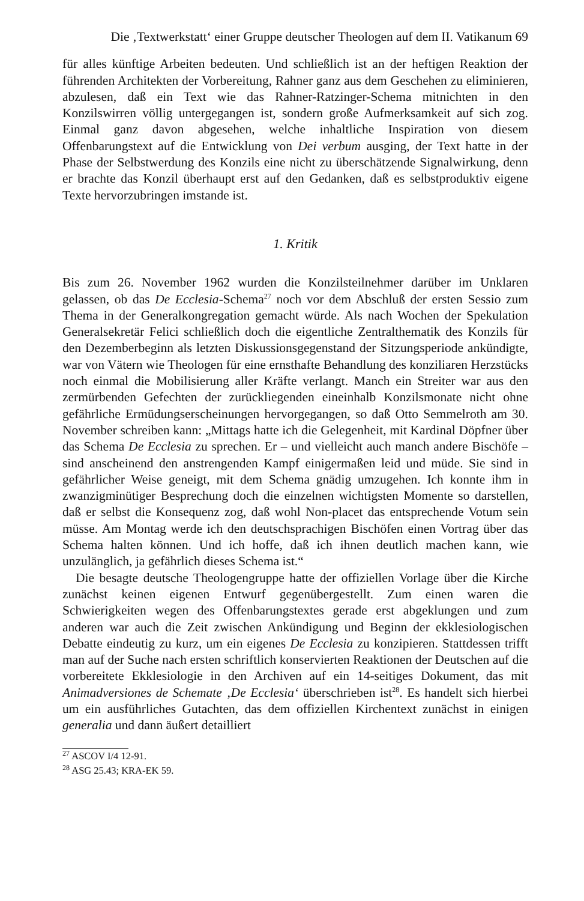Die ‚Textwerkstatt‘ einer Gruppe deutscher Theologen auf dem II. Vatikanum 69
für alles künftige Arbeiten bedeuten. Und schließlich ist an der heftigen Reaktion der führenden Architekten der Vorbereitung, Rahner ganz aus dem Geschehen zu eliminieren, abzulesen, daß ein Text wie das Rahner-Ratzinger-Schema mitnichten in den Konzilswirren völlig untergegangen ist, sondern große Aufmerksamkeit auf sich zog. Einmal ganz davon abgesehen, welche inhaltliche Inspiration von diesem Offenbarungstext auf die Entwicklung von Dei verbum ausging, der Text hatte in der Phase der Selbstwerdung des Konzils eine nicht zu überschätzende Signalwirkung, denn er brachte das Konzil überhaupt erst auf den Gedanken, daß es selbstproduktiv eigene Texte hervorzubringen imstande ist.
1. Kritik
Bis zum 26. November 1962 wurden die Konzilsteilnehmer darüber im Unklaren gelassen, ob das De Ecclesia-Schema<sup>27</sup> noch vor dem Abschluß der ersten Sessio zum Thema in der Generalkongregation gemacht würde. Als nach Wochen der Spekulation Generalsekretär Felici schließlich doch die eigentliche Zentralthematik des Konzils für den Dezemberbeginn als letzten Diskussionsgegenstand der Sitzungsperiode ankündigte, war von Vätern wie Theologen für eine ernsthafte Behandlung des konziliaren Herzstücks noch einmal die Mobilisierung aller Kräfte verlangt. Manch ein Streiter war aus den zermürbenden Gefechten der zurückliegenden eineinhalb Konzilsmonate nicht ohne gefährliche Ermüdungserscheinungen hervorgegangen, so daß Otto Semmelroth am 30. November schreiben kann: „Mittags hatte ich die Gelegenheit, mit Kardinal Döpfner über das Schema De Ecclesia zu sprechen. Er – und vielleicht auch manch andere Bischöfe – sind anscheinend den anstrengenden Kampf einigermaßen leid und müde. Sie sind in gefährlicher Weise geneigt, mit dem Schema gnädig umzugehen. Ich konnte ihm in zwanzigminütiger Besprechung doch die einzelnen wichtigsten Momente so darstellen, daß er selbst die Konsequenz zog, daß wohl Non-placet das entsprechende Votum sein müsse. Am Montag werde ich den deutschsprachigen Bischöfen einen Vortrag über das Schema halten können. Und ich hoffe, daß ich ihnen deutlich machen kann, wie unzulänglich, ja gefährlich dieses Schema ist.“
Die besagte deutsche Theologengruppe hatte der offiziellen Vorlage über die Kirche zunächst keinen eigenen Entwurf gegenübergestellt. Zum einen waren die Schwierigkeiten wegen des Offenbarungstextes gerade erst abgeklungen und zum anderen war auch die Zeit zwischen Ankündigung und Beginn der ekklesiologischen Debatte eindeutig zu kurz, um ein eigenes De Ecclesia zu konzipieren. Stattdessen trifft man auf der Suche nach ersten schriftlich konservierten Reaktionen der Deutschen auf die vorbereitete Ekklesiologie in den Archiven auf ein 14-seitiges Dokument, das mit Animadversiones de Schemate ‚De Ecclesia‘ überschrieben ist<sup>28</sup>. Es handelt sich hierbei um ein ausführliches Gutachten, das dem offiziellen Kirchentext zunächst in einigen generalia und dann äußert detailliert
<sup>27</sup> ASCOV I/4 12-91.
<sup>28</sup> ASG 25.43; KRA-EK 59.